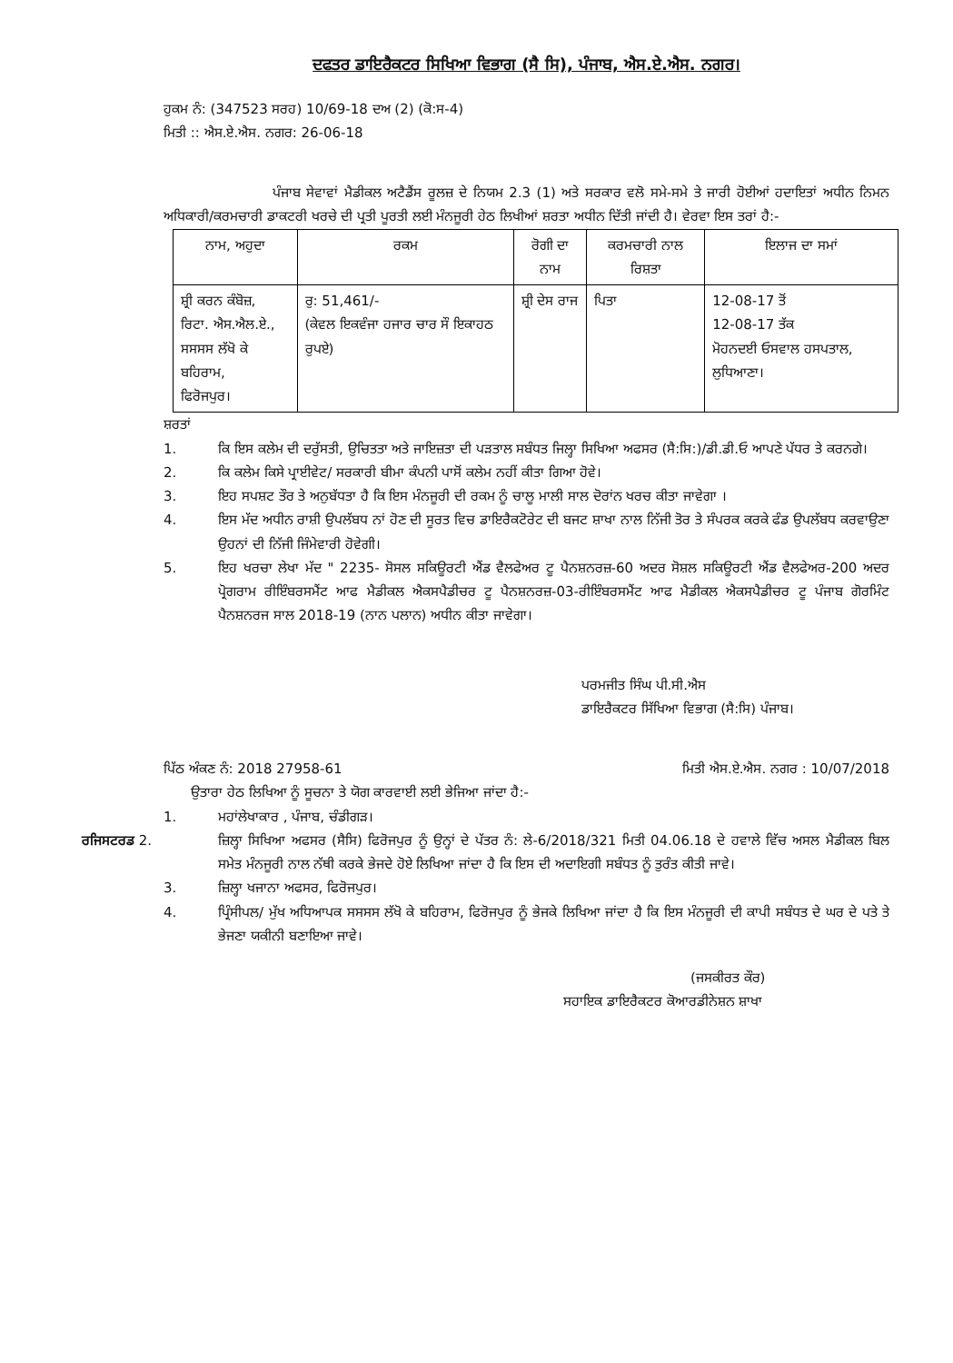ਦਫਤਰ ਡਾਇਰੈਕਟਰ ਸਿਖਿਆ ਵਿਭਾਗ (ਸੈ ਸਿ), ਪੰਜਾਬ, ਐਸ.ਏ.ਐਸ. ਨਗਰ।
ਹੁਕਮ ਨੰ: (347523 ਸਰਹ) 10/69-18 ਦਅ (2) (ਕੋ:ਸ-4)
ਮਿਤੀ :: ਐਸ.ਏ.ਐਸ. ਨਗਰ: 26-06-18
ਪੰਜਾਬ ਸੇਵਾਵਾਂ ਮੈਡੀਕਲ ਅਟੈਡੈਂਸ ਰੂਲਜ਼ ਦੇ ਨਿਯਮ 2.3 (1) ਅਤੇ ਸਰਕਾਰ ਵਲੋ ਸਮੇ-ਸਮੇ ਤੇ ਜਾਰੀ ਹੋਈਆਂ ਹਦਾਇਤਾਂ ਅਧੀਨ ਨਿਮਨ ਅਧਿਕਾਰੀ/ਕਰਮਚਾਰੀ ਡਾਕਟਰੀ ਖਰਚੇ ਦੀ ਪ੍ਰਤੀ ਪੂਰਤੀ ਲਈ ਮੰਨਜੂਰੀ ਹੇਠ ਲਿਖੀਆਂ ਸ਼ਰਤਾ ਅਧੀਨ ਦਿੱਤੀ ਜਾਂਦੀ ਹੈ। ਵੇਰਵਾ ਇਸ ਤਰਾਂ ਹੈ:-
| ਨਾਮ, ਅਹੁਦਾ | ਰਕਮ | ਰੋਗੀ ਦਾ ਨਾਮ | ਕਰਮਚਾਰੀ ਨਾਲ ਰਿਸ਼ਤਾ | ਇਲਾਜ ਦਾ ਸਮਾਂ |
| --- | --- | --- | --- | --- |
| ਸ਼੍ਰੀ ਕਰਨ ਕੰਬੋਜ਼, ਰਿਟਾ. ਐਸ.ਐਲ.ਏ., ਸਸਸਸ ਲੱਖੋ ਕੇ ਬਹਿਰਾਮ, ਫਿਰੋਜਪੁਰ। | ਰੁ: 51,461/- (ਕੇਵਲ ਇਕਵੰਜਾ ਹਜਾਰ ਚਾਰ ਸੌ ਇਕਾਹਠ ਰੁਪਏ) | ਸ਼੍ਰੀ ਦੇਸ ਰਾਜ | ਪਿਤਾ | 12-08-17 ਤੋਂ 12-08-17 ਤੱਕ ਮੋਹਨਦਈ ਓਸਵਾਲ ਹਸਪਤਾਲ, ਲੁਧਿਆਣਾ। |
ਸ਼ਰਤਾਂ
1. ਕਿ ਇਸ ਕਲੇਮ ਦੀ ਦਰੁੱਸਤੀ, ਉਚਿਤਤਾ ਅਤੇ ਜਾਇਜ਼ਤਾ ਦੀ ਪੜਤਾਲ ਸਬੰਧਤ ਜਿਲ੍ਹਾ ਸਿਖਿਆ ਅਫਸਰ (ਸੈ:ਸਿ:)/ਡੀ.ਡੀ.ਓ ਆਪਣੇ ਪੱਧਰ ਤੇ ਕਰਨਗੇ।
2. ਕਿ ਕਲੇਮ ਕਿਸੇ ਪ੍ਰਾਈਵੇਟ/ ਸਰਕਾਰੀ ਬੀਮਾ ਕੰਪਨੀ ਪਾਸੋਂ ਕਲੇਮ ਨਹੀਂ ਕੀਤਾ ਗਿਆ ਹੋਵੇ।
3. ਇਹ ਸਪਸ਼ਟ ਤੌਰ ਤੇ ਅਨੁਬੱਧਤਾ ਹੈ ਕਿ ਇਸ ਮੰਨਜੂਰੀ ਦੀ ਰਕਮ ਨੂੰ ਚਾਲੂ ਮਾਲੀ ਸਾਲ ਦੋਰਾਂਨ ਖਰਚ ਕੀਤਾ ਜਾਵੇਗਾ ।
4. ਇਸ ਮੱਦ ਅਧੀਨ ਰਾਸ਼ੀ ਉਪਲੱਬਧ ਨਾਂ ਹੋਣ ਦੀ ਸੂਰਤ ਵਿਚ ਡਾਇਰੈਕਟੋਰੇਟ ਦੀ ਬਜਟ ਸ਼ਾਖਾ ਨਾਲ ਨਿੱਜੀ ਤੋਰ ਤੇ ਸੰਪਰਕ ਕਰਕੇ ਫੰਡ ਉਪਲੱਬਧ ਕਰਵਾਉਣਾ ਉਹਨਾਂ ਦੀ ਨਿੱਜੀ ਜਿੰਮੇਵਾਰੀ ਹੋਵੇਗੀ।
5. ਇਹ ਖਰਚਾ ਲੇਖਾ ਮੱਦ " 2235- ਸੋਸਲ ਸਕਿਊਰਟੀ ਐਂਡ ਵੈਲਫੇਅਰ ਟੂ ਪੈਨਸ਼ਨਰਜ਼-60 ਅਦਰ ਸੋਸ਼ਲ ਸਕਿਊਰਟੀ ਐਂਡ ਵੈਲਫੇਅਰ-200 ਅਦਰ ਪ੍ਰੋਗਰਾਮ ਰੀਇੰਬਰਸਮੈਂਟ ਆਫ ਮੈਡੀਕਲ ਐਕਸਪੈਡੀਚਰ ਟੂ ਪੈਨਸ਼ਨਰਜ਼-03-ਰੀਇੰਬਰਸਮੈਂਟ ਆਫ ਮੈਡੀਕਲ ਐਕਸਪੈਡੀਚਰ ਟੂ ਪੰਜਾਬ ਗੋਰਮਿੰਟ ਪੈਨਸ਼ਨਰਜ ਸਾਲ 2018-19 (ਨਾਨ ਪਲਾਨ) ਅਧੀਨ ਕੀਤਾ ਜਾਵੇਗਾ।
ਪਰਮਜੀਤ ਸਿੰਘ ਪੀ.ਸੀ.ਐਸ
ਡਾਇਰੈਕਟਰ ਸਿੱਖਿਆ ਵਿਭਾਗ (ਸੈ:ਸਿ) ਪੰਜਾਬ।
ਪਿੱਠ ਅੰਕਣ ਨੰ: 2018 27958-61 ਮਿਤੀ ਐਸ.ਏ.ਐਸ. ਨਗਰ : 10/07/2018
ਉਤਾਰਾ ਹੇਠ ਲਿਖਿਆ ਨੂੰ ਸੂਚਨਾ ਤੇ ਯੋਗ ਕਾਰਵਾਈ ਲਈ ਭੇਜਿਆ ਜਾਂਦਾ ਹੈ:-
1. ਮਹਾਂਲੇਖਾਕਾਰ , ਪੰਜਾਬ, ਚੰਡੀਗੜ।
ਰਜਿਸਟਰਡ 2. ਜ਼ਿਲ੍ਹਾ ਸਿਖਿਆ ਅਫਸਰ (ਸੈਸਿ) ਫਿਰੋਜਪੁਰ ਨੂੰ ਉਨ੍ਹਾਂ ਦੇ ਪੱਤਰ ਨੰ: ਲੇ-6/2018/321 ਮਿਤੀ 04.06.18 ਦੇ ਹਵਾਲੇ ਵਿੱਚ ਅਸਲ ਮੈਡੀਕਲ ਬਿਲ ਸਮੇਤ ਮੰਨਜੂਰੀ ਨਾਲ ਨੱਥੀ ਕਰਕੇ ਭੇਜਦੇ ਹੋਏ ਲਿਖਿਆ ਜਾਂਦਾ ਹੈ ਕਿ ਇਸ ਦੀ ਅਦਾਇਗੀ ਸਬੰਧਤ ਨੂੰ ਤੁਰੰਤ ਕੀਤੀ ਜਾਵੇ।
3. ਜ਼ਿਲ੍ਹਾ ਖਜਾਨਾ ਅਫਸਰ, ਫਿਰੋਜਪੁਰ।
4. ਪ੍ਰਿੰਸੀਪਲ/ ਮੁੱਖ ਅਧਿਆਪਕ ਸਸਸਸ ਲੱਖੋ ਕੇ ਬਹਿਰਾਮ, ਫਿਰੋਜਪੁਰ ਨੂੰ ਭੇਜਕੇ ਲਿਖਿਆ ਜਾਂਦਾ ਹੈ ਕਿ ਇਸ ਮੰਨਜੂਰੀ ਦੀ ਕਾਪੀ ਸਬੰਧਤ ਦੇ ਘਰ ਦੇ ਪਤੇ ਤੇ ਭੇਜਣਾ ਯਕੀਨੀ ਬਣਾਇਆ ਜਾਵੇ।
(ਜਸਕੀਰਤ ਕੌਰ)
ਸਹਾਇਕ ਡਾਇਰੈਕਟਰ ਕੋਆਰਡੀਨੇਸ਼ਨ ਸ਼ਾਖਾ